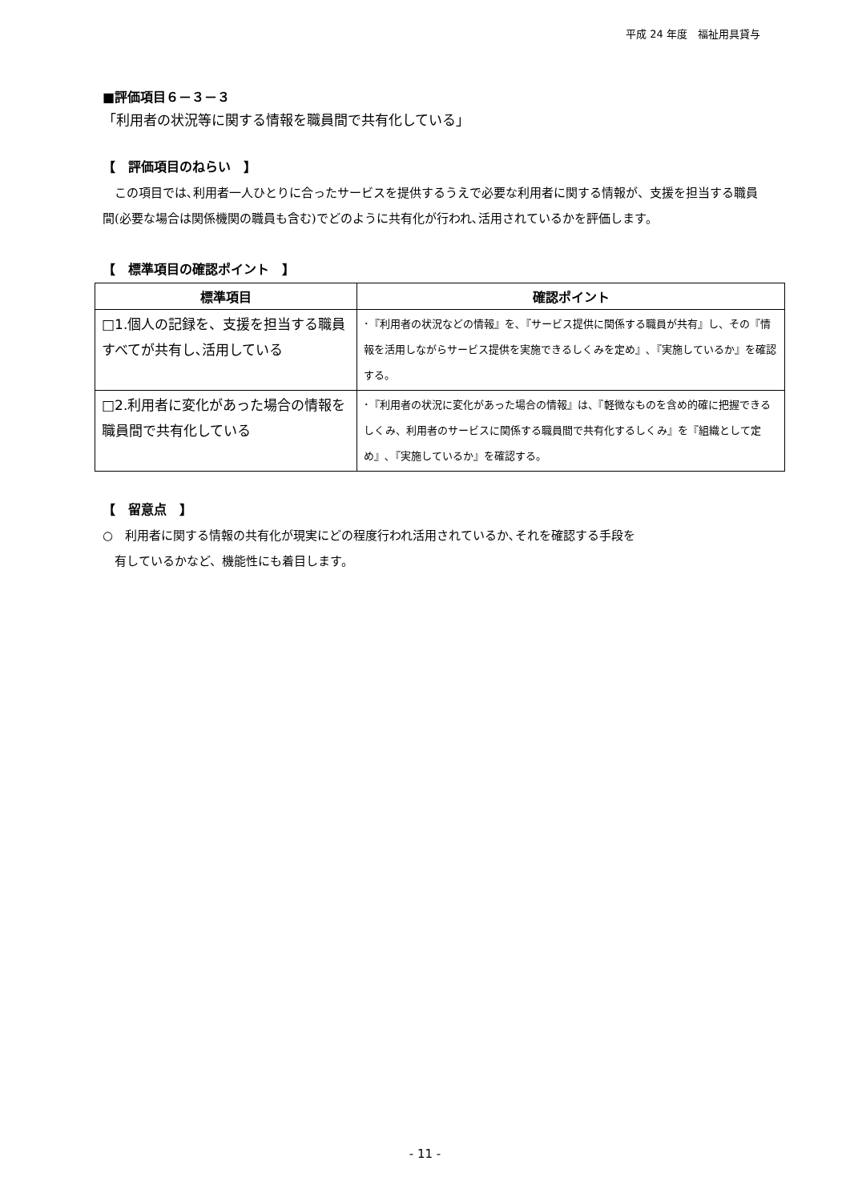平成 24 年度　福祉用具貸与
■評価項目６－３－３
「利用者の状況等に関する情報を職員間で共有化している」
【　評価項目のねらい　】
　この項目では､利用者一人ひとりに合ったサービスを提供するうえで必要な利用者に関する情報が、支援を担当する職員間(必要な場合は関係機関の職員も含む)でどのように共有化が行われ､活用されているかを評価します。
【　標準項目の確認ポイント　】
| 標準項目 | 確認ポイント |
| --- | --- |
| □1.個人の記録を、支援を担当する職員すべてが共有し､活用している | ･『利用者の状況などの情報』を､『サービス提供に関係する職員が共有』し、その『情報を活用しながらサービス提供を実施できるしくみを定め』､『実施しているか』を確認する。 |
| □2.利用者に変化があった場合の情報を職員間で共有化している | ･『利用者の状況に変化があった場合の情報』は、『軽微なものを含め的確に把握できるしくみ、利用者のサービスに関係する職員間で共有化するしくみ』を『組織として定め』､『実施しているか』を確認する。 |
【　留意点　】
○　利用者に関する情報の共有化が現実にどの程度行われ活用されているか､それを確認する手段を
　有しているかなど、機能性にも着目します。
- 11 -